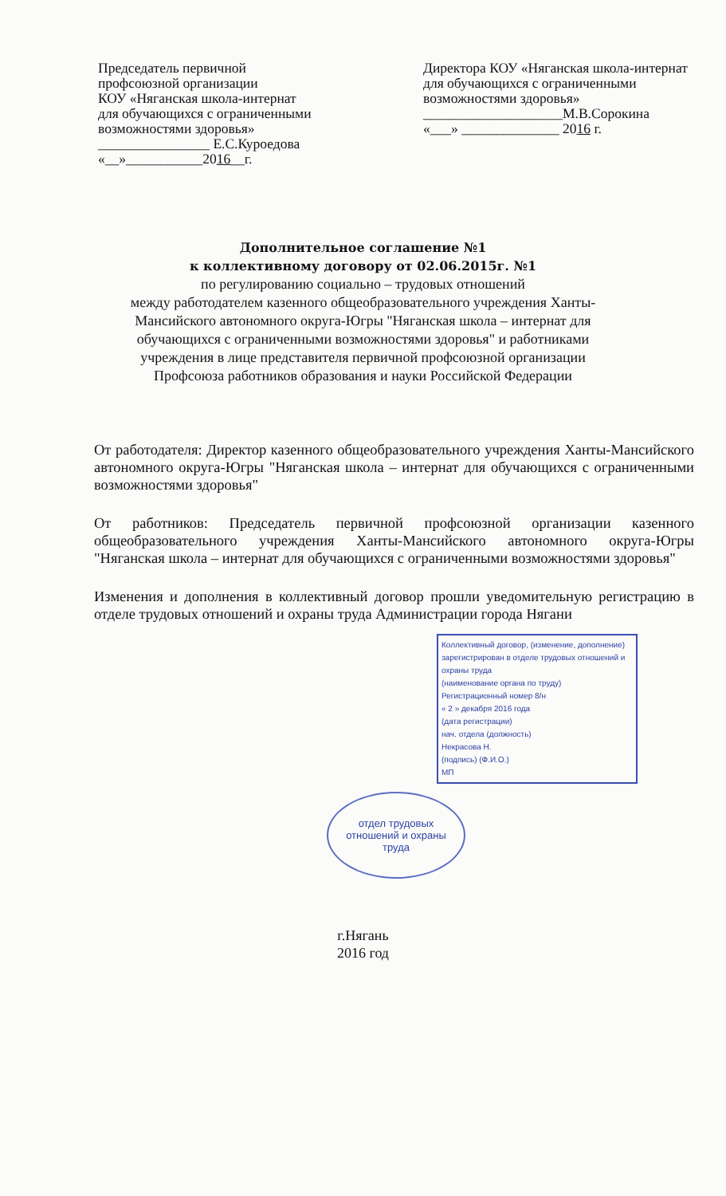Председатель первичной
профсоюзной организации
КОУ «Няганская школа-интернат
для обучающихся с ограниченными
возможностями здоровья»
________________ Е.С.Куроедова
«__»___________2016__г.
Директора КОУ «Няганская школа-интернат
для обучающихся с ограниченными
возможностями здоровья»
____________________М.В.Сорокина
«___» ______________ 2016 г.
Дополнительное соглашение №1
к коллективному договору от 02.06.2015г. №1
по регулированию социально – трудовых отношений
между работодателем казенного общеобразовательного учреждения Ханты-
Мансийского автономного округа-Югры "Няганская школа – интернат для
обучающихся с ограниченными возможностями здоровья" и работниками
учреждения в лице представителя первичной профсоюзной организации
Профсоюза работников образования и науки Российской Федерации
От работодателя: Директор казенного общеобразовательного учреждения Ханты-Мансийского автономного округа-Югры "Няганская школа – интернат для обучающихся с ограниченными возможностями здоровья"
От работников: Председатель первичной профсоюзной организации казенного общеобразовательного учреждения Ханты-Мансийского автономного округа-Югры "Няганская школа – интернат для обучающихся с ограниченными возможностями здоровья"
Изменения и дополнения в коллективный договор прошли уведомительную регистрацию в отделе трудовых отношений и охраны труда Администрации города Нягани
Коллективный договор, (изменение, дополнение)
зарегистрирован в отделе трудовых отношений и охраны труда
(наименование органа по труду)
Регистрационный номер 8/н
« 2 » декабря 2016 года
(дата регистрации)
нач. отдела (должность)
Некрасова Н.
(подпись) (Ф.И.О.)
МП
отдел трудовых отношений и охраны труда
г.Нягань
2016 год